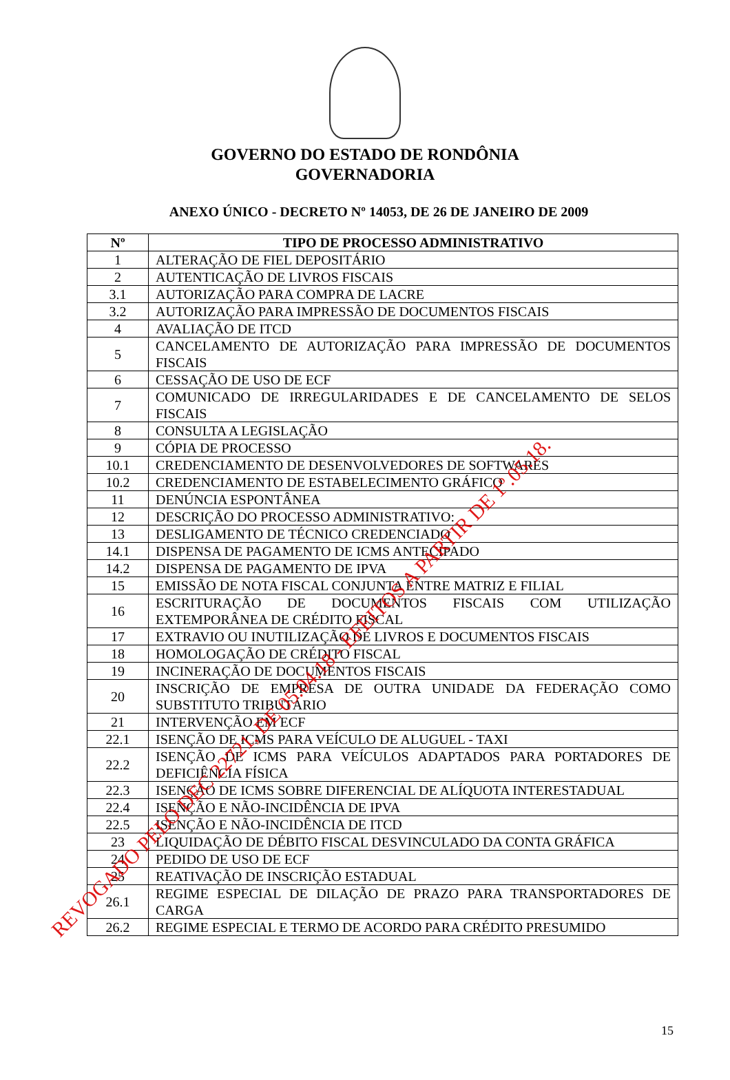GOVERNO DO ESTADO DE RONDÔNIA
GOVERNADORIA
ANEXO ÚNICO - DECRETO Nº 14053, DE 26 DE JANEIRO DE 2009
| Nº | TIPO DE PROCESSO ADMINISTRATIVO |
| --- | --- |
| 1 | ALTERAÇÃO DE FIEL DEPOSITÁRIO |
| 2 | AUTENTICAÇÃO DE LIVROS FISCAIS |
| 3.1 | AUTORIZAÇÃO PARA COMPRA DE LACRE |
| 3.2 | AUTORIZAÇÃO PARA IMPRESSÃO DE DOCUMENTOS FISCAIS |
| 4 | AVALIAÇÃO DE ITCD |
| 5 | CANCELAMENTO DE AUTORIZAÇÃO PARA IMPRESSÃO DE DOCUMENTOS FISCAIS |
| 6 | CESSAÇÃO DE USO DE ECF |
| 7 | COMUNICADO DE IRREGULARIDADES E DE CANCELAMENTO DE SELOS FISCAIS |
| 8 | CONSULTA A LEGISLAÇÃO |
| 9 | CÓPIA DE PROCESSO |
| 10.1 | CREDENCIAMENTO DE DESENVOLVEDORES DE SOFTWARES |
| 10.2 | CREDENCIAMENTO DE ESTABELECIMENTO GRÁFICO |
| 11 | DENÚNCIA ESPONTÂNEA |
| 12 | DESCRIÇÃO DO PROCESSO ADMINISTRATIVO: |
| 13 | DESLIGAMENTO DE TÉCNICO CREDENCIADO |
| 14.1 | DISPENSA DE PAGAMENTO DE ICMS ANTECIPADO |
| 14.2 | DISPENSA DE PAGAMENTO DE IPVA |
| 15 | EMISSÃO DE NOTA FISCAL CONJUNTA ENTRE MATRIZ E FILIAL |
| 16 | ESCRITURAÇÃO DE DOCUMENTOS FISCAIS COM UTILIZAÇÃO EXTEMPORÂNEA DE CRÉDITO FISCAL |
| 17 | EXTRAVIO OU INUTILIZAÇÃO DE LIVROS E DOCUMENTOS FISCAIS |
| 18 | HOMOLOGAÇÃO DE CRÉDITO FISCAL |
| 19 | INCINERAÇÃO DE DOCUMENTOS FISCAIS |
| 20 | INSCRIÇÃO DE EMPRESA DE OUTRA UNIDADE DA FEDERAÇÃO COMO SUBSTITUTO TRIBUTÁRIO |
| 21 | INTERVENÇÃO EM ECF |
| 22.1 | ISENÇÃO DE ICMS PARA VEÍCULO DE ALUGUEL - TAXI |
| 22.2 | ISENÇÃO DE ICMS PARA VEÍCULOS ADAPTADOS PARA PORTADORES DE DEFICIÊNCIA FÍSICA |
| 22.3 | ISENÇÃO DE ICMS SOBRE DIFERENCIAL DE ALÍQUOTA INTERESTADUAL |
| 22.4 | ISENÇÃO E NÃO-INCIDÊNCIA DE IPVA |
| 22.5 | ISENÇÃO E NÃO-INCIDÊNCIA DE ITCD |
| 23 | LIQUIDAÇÃO DE DÉBITO FISCAL DESVINCULADO DA CONTA GRÁFICA |
| 24 | PEDIDO DE USO DE ECF |
| 25 | REATIVAÇÃO DE INSCRIÇÃO ESTADUAL |
| 26.1 | REGIME ESPECIAL DE DILAÇÃO DE PRAZO PARA TRANSPORTADORES DE CARGA |
| 26.2 | REGIME ESPECIAL E TERMO DE ACORDO PARA CRÉDITO PRESUMIDO |
15
REVOGADO PELO DEC 22721, DE 05.04.18 - EFEITOS A PARTIR DE 1º.05.18.